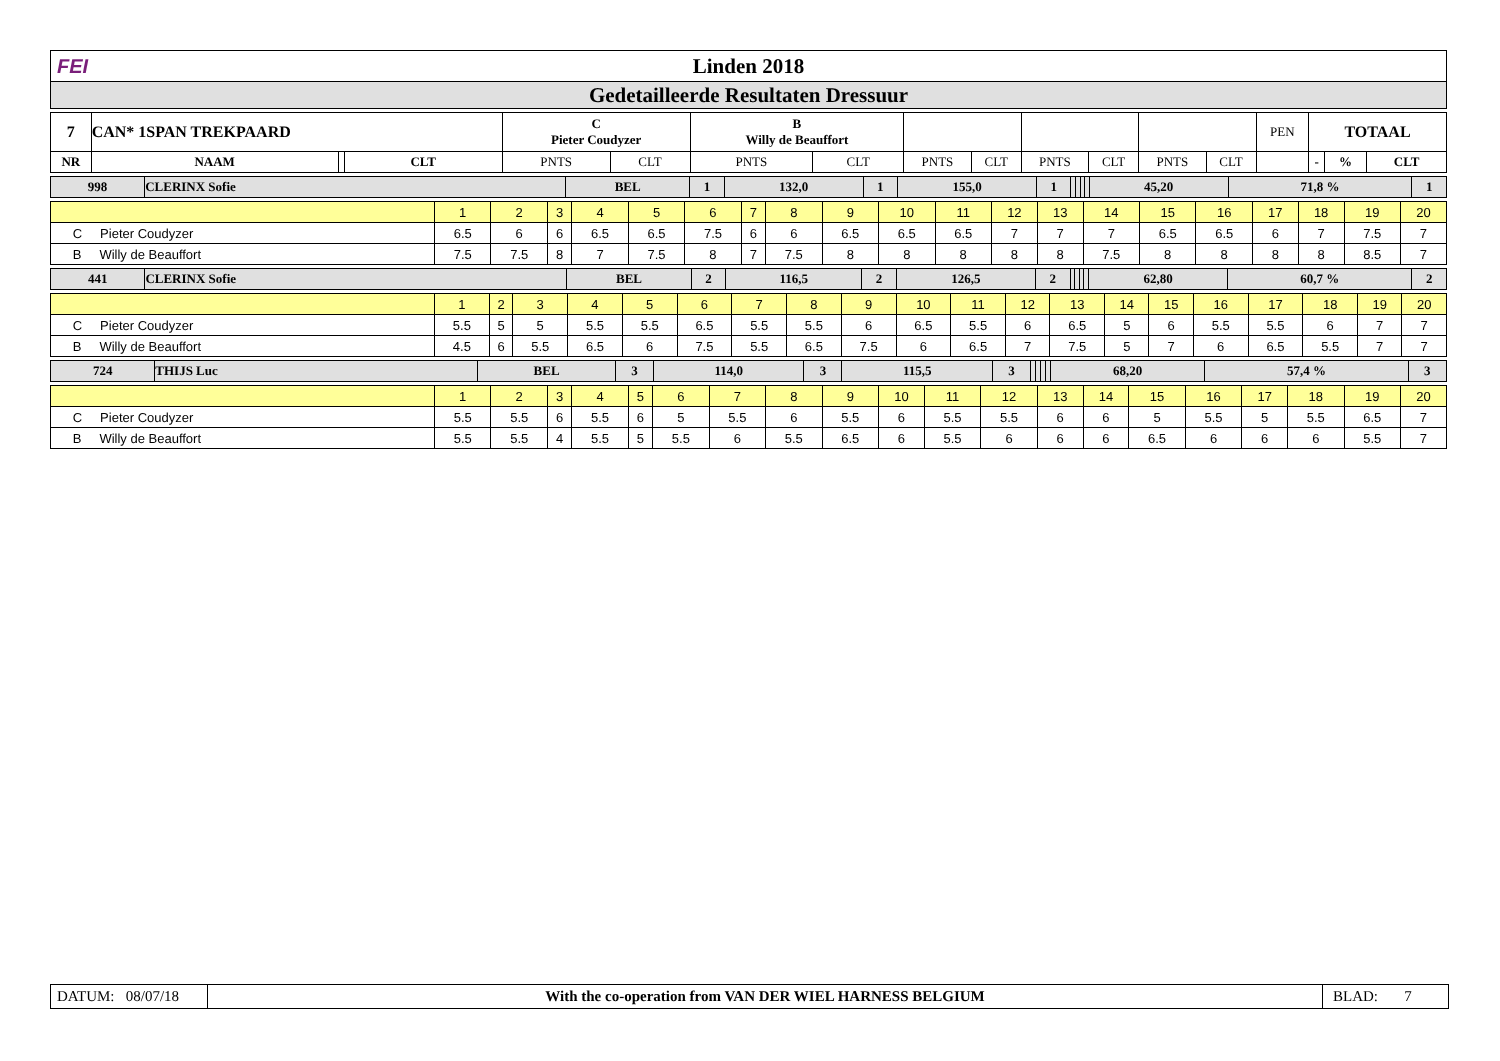FEI Linden 2018
Gedetailleerde Resultaten Dressuur
| 7 | CAN* 1SPAN TREKPAARD | | | C Pieter Coudyzer | | B Willy de Beauffort | | | | | | | | PEN | TOTAAL | | |
| NR | NAAM | | CLT | PNTS | CLT | PNTS | CLT | PNTS | CLT | PNTS | CLT | PNTS | CLT | | - | % | CLT |
| 998 | CLERINX Sofie | BEL | 1 | 132,0 | 1 | 155,0 | 1 | | | | | 45,20 | 71,8 % | 1 |
| | 1 | 2 | 3 | 4 | 5 | 6 | 7 | 8 | 9 | 10 | 11 | 12 | 13 | 14 | 15 | 16 | 17 | 18 | 19 | 20 |
| C Pieter Coudyzer | 6.5 | 6 | 6 | 6.5 | 6.5 | 7.5 | 6 | 6 | 6.5 | 6.5 | 6.5 | 7 | 7 | 7 | 6.5 | 6.5 | 6 | 7 | 7.5 | 7 |
| B Willy de Beauffort | 7.5 | 7.5 | 8 | 7 | 7.5 | 8 | 7 | 7.5 | 8 | 8 | 8 | 8 | 8 | 7.5 | 8 | 8 | 8 | 8 | 8.5 | 7 |
| 441 | CLERINX Sofie | BEL | 2 | 116,5 | 2 | 126,5 | 2 | | | | | 62,80 | 60,7 % | 2 |
| | 1 | 2 | 3 | 4 | 5 | 6 | 7 | 8 | 9 | 10 | 11 | 12 | 13 | 14 | 15 | 16 | 17 | 18 | 19 | 20 |
| C Pieter Coudyzer | 5.5 | 5 | 5 | 5.5 | 5.5 | 6.5 | 5.5 | 5.5 | 6 | 6.5 | 5.5 | 6 | 6.5 | 5 | 6 | 5.5 | 5.5 | 6 | 7 | 7 |
| B Willy de Beauffort | 4.5 | 6 | 5.5 | 6.5 | 6 | 7.5 | 5.5 | 6.5 | 7.5 | 6 | 6.5 | 7 | 7.5 | 5 | 7 | 6 | 6.5 | 5.5 | 7 | 7 |
| 724 | THIJS Luc | BEL | 3 | 114,0 | 3 | 115,5 | 3 | | | | | 68,20 | 57,4 % | 3 |
| | 1 | 2 | 3 | 4 | 5 | 6 | 7 | 8 | 9 | 10 | 11 | 12 | 13 | 14 | 15 | 16 | 17 | 18 | 19 | 20 |
| C Pieter Coudyzer | 5.5 | 5.5 | 6 | 5.5 | 6 | 5 | 5.5 | 6 | 5.5 | 6 | 5.5 | 5.5 | 6 | 6 | 5 | 5.5 | 5 | 5.5 | 6.5 | 7 |
| B Willy de Beauffort | 5.5 | 5.5 | 4 | 5.5 | 5 | 5.5 | 6 | 5.5 | 6.5 | 6 | 5.5 | 6 | 6 | 6 | 6.5 | 6 | 6 | 6 | 5.5 | 7 |
DATUM: 08/07/18
With the co-operation from VAN DER WIEL HARNESS BELGIUM
BLAD: 7